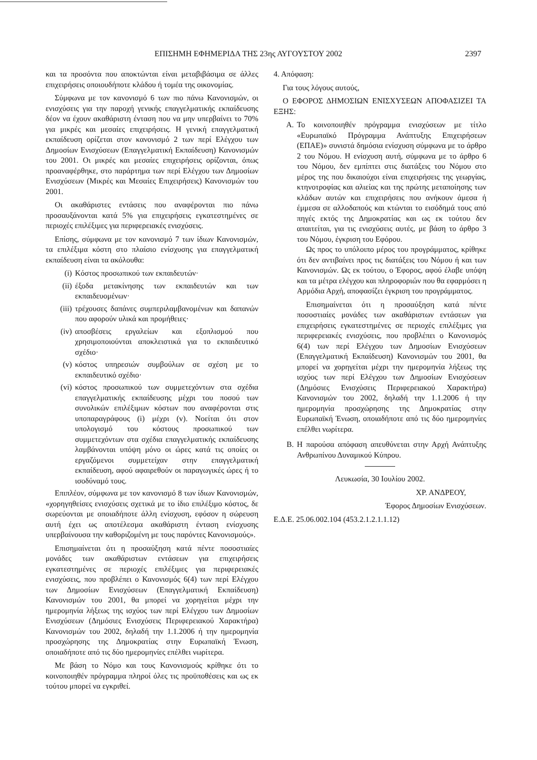ΕΠΙΣΗΜΗ ΕΦΗΜΕΡΙΔΑ ΤΗΣ 23ης ΑΥΓΟΥΣΤΟΥ 2002 2397
και τα προσόντα που αποκτώνται είναι μεταβιβάσιμα σε άλλες επιχειρήσεις οποιουδήποτε κλάδου ή τομέα της οικονομίας.
Σύμφωνα με τον κανονισμό 6 των πιο πάνω Κανονισμών, οι ενισχύσεις για την παροχή γενικής επαγγελματικής εκπαίδευσης δέον να έχουν ακαθάριστη ένταση που να μην υπερβαίνει το 70% για μικρές και μεσαίες επιχειρήσεις. Η γενική επαγγελματική εκπαίδευση ορίζεται στον κανονισμό 2 των περί Ελέγχου των Δημοσίων Ενισχύσεων (Επαγγελματική Εκπαίδευση) Κανονισμών του 2001. Οι μικρές και μεσαίες επιχειρήσεις ορίζονται, όπως προαναφέρθηκε, στο παράρτημα των περί Ελέγχου των Δημοσίων Ενισχύσεων (Μικρές και Μεσαίες Επιχειρήσεις) Κανονισμών του 2001.
Οι ακαθάριστες εντάσεις που αναφέρονται πιο πάνω προσαυξάνονται κατά 5% για επιχειρήσεις εγκατεστημένες σε περιοχές επιλέξιμες για περιφερειακές ενισχύσεις.
Επίσης, σύμφωνα με τον κανονισμό 7 των ίδιων Κανονισμών, τα επιλέξιμα κόστη στο πλαίσιο ενίσχυσης για επαγγελματική εκπαίδευση είναι τα ακόλουθα:
(i) Κόστος προσωπικού των εκπαιδευτών·
(ii) έξοδα μετακίνησης των εκπαιδευτών και των εκπαιδευομένων·
(iii) τρέχουσες δαπάνες συμπεριλαμβανομένων και δαπανών που αφορούν υλικά και προμήθειες·
(iv) αποσβέσεις εργαλείων και εξοπλισμού που χρησιμοποιούνται αποκλειστικά για το εκπαιδευτικό σχέδιο·
(v) κόστος υπηρεσιών συμβούλων σε σχέση με το εκπαιδευτικό σχέδιο·
(vi) κόστος προσωπικού των συμμετεχόντων στα σχέδια επαγγελματικής εκπαίδευσης μέχρι του ποσού των συνολικών επιλέξιμων κόστων που αναφέρονται στις υποπαραγράφους (i) μέχρι (v). Νοείται ότι στον υπολογισμό του κόστους προσωπικού των συμμετεχόντων στα σχέδια επαγγελματικής εκπαίδευσης λαμβάνονται υπόψη μόνο οι ώρες κατά τις οποίες οι εργαζόμενοι συμμετείχαν στην επαγγελματική εκπαίδευση, αφού αφαιρεθούν οι παραγωγικές ώρες ή το ισοδύναμό τους.
Επιπλέον, σύμφωνα με τον κανονισμό 8 των ίδιων Κανονισμών, «χορηγηθείσες ενισχύσεις σχετικά με το ίδιο επιλέξιμο κόστος, δε σωρεύονται με οποιαδήποτε άλλη ενίσχυση, εφόσον η σώρευση αυτή έχει ως αποτέλεσμα ακαθάριστη ένταση ενίσχυσης υπερβαίνουσα την καθοριζομένη με τους παρόντες Κανονισμούς».
Επισημαίνεται ότι η προσαύξηση κατά πέντε ποσοστιαίες μονάδες των ακαθάριστων εντάσεων για επιχειρήσεις εγκατεστημένες σε περιοχές επιλέξιμες για περιφερειακές ενισχύσεις, που προβλέπει ο Κανονισμός 6(4) των περί Ελέγχου των Δημοσίων Ενισχύσεων (Επαγγελματική Εκπαίδευση) Κανονισμών του 2001, θα μπορεί να χορηγείται μέχρι την ημερομηνία λήξεως της ισχύος των περί Ελέγχου των Δημοσίων Ενισχύσεων (Δημόσιες Ενισχύσεις Περιφερειακού Χαρακτήρα) Κανονισμών του 2002, δηλαδή την 1.1.2006 ή την ημερομηνία προσχώρησης της Δημοκρατίας στην Ευρωπαϊκή Ένωση, οποιαδήποτε από τις δύο ημερομηνίες επέλθει νωρίτερα.
Με βάση το Νόμο και τους Κανονισμούς κρίθηκε ότι το κοινοποιηθέν πρόγραμμα πληροί όλες τις προϋποθέσεις και ως εκ τούτου μπορεί να εγκριθεί.
4. Απόφαση:
Για τους λόγους αυτούς,
Ο ΕΦΟΡΟΣ ΔΗΜΟΣΙΩΝ ΕΝΙΣΧΥΣΕΩΝ ΑΠΟΦΑΣΙΖΕΙ ΤΑ ΕΞΗΣ:
Α. Το κοινοποιηθέν πρόγραμμα ενισχύσεων με τίτλο «Ευρωπαϊκό Πρόγραμμα Ανάπτυξης Επιχειρήσεων (ΕΠΑΕ)» συνιστά δημόσια ενίσχυση σύμφωνα με το άρθρο 2 του Νόμου. Η ενίσχυση αυτή, σύμφωνα με το άρθρο 6 του Νόμου, δεν εμπίπτει στις διατάξεις του Νόμου στο μέρος της που δικαιούχοι είναι επιχειρήσεις της γεωργίας, κτηνοτροφίας και αλιείας και της πρώτης μεταποίησης των κλάδων αυτών και επιχειρήσεις που ανήκουν άμεσα ή έμμεσα σε αλλοδαπούς και κτώνται το εισόδημά τους από πηγές εκτός της Δημοκρατίας και ως εκ τούτου δεν απαιτείται, για τις ενισχύσεις αυτές, με βάση το άρθρο 3 του Νόμου, έγκριση του Εφόρου.
Ως προς το υπόλοιπο μέρος του προγράμματος, κρίθηκε ότι δεν αντιβαίνει προς τις διατάξεις του Νόμου ή και των Κανονισμών. Ως εκ τούτου, ο Έφορος, αφού έλαβε υπόψη και τα μέτρα ελέγχου και πληροφοριών που θα εφαρμόσει η Αρμόδια Αρχή, αποφασίζει έγκριση του προγράμματος.
Επισημαίνεται ότι η προσαύξηση κατά πέντε ποσοστιαίες μονάδες των ακαθάριστων εντάσεων για επιχειρήσεις εγκατεστημένες σε περιοχές επιλέξιμες για περιφερειακές ενισχύσεις, που προβλέπει ο Κανονισμός 6(4) των περί Ελέγχου των Δημοσίων Ενισχύσεων (Επαγγελματική Εκπαίδευση) Κανονισμών του 2001, θα μπορεί να χορηγείται μέχρι την ημερομηνία λήξεως της ισχύος των περί Ελέγχου των Δημοσίων Ενισχύσεων (Δημόσιες Ενισχύσεις Περιφερειακού Χαρακτήρα) Κανονισμών του 2002, δηλαδή την 1.1.2006 ή την ημερομηνία προσχώρησης της Δημοκρατίας στην Ευρωπαϊκή Ένωση, οποιαδήποτε από τις δύο ημερομηνίες επέλθει νωρίτερα.
Β. Η παρούσα απόφαση απευθύνεται στην Αρχή Ανάπτυξης Ανθρωπίνου Δυναμικού Κύπρου.
Λευκωσία, 30 Ιουλίου 2002.
ΧΡ. ΑΝΔΡΕΟΥ,
Έφορος Δημοσίων Ενισχύσεων.
Ε.Δ.Ε. 25.06.002.104 (453.2.1.2.1.1.12)